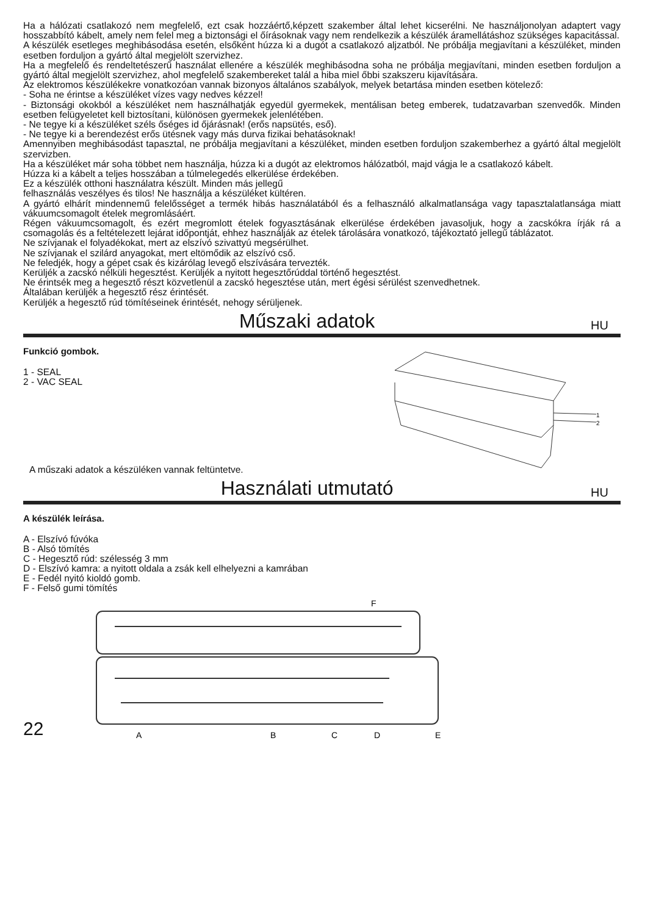Ha a hálózati csatlakozó nem megfelelő, ezt csak hozzáértő,képzett szakember által lehet kicserélni. Ne használjonolyan adaptert vagy hosszabbító kábelt, amely nem felel meg a biztonsági el őírásoknak vagy nem rendelkezik a készülék áramellátáshoz szükséges kapacitással.
A készülék esetleges meghibásodása esetén, elsőként húzza ki a dugót a csatlakozó aljzatból. Ne próbálja megjavítani a készüléket, minden esetben forduljon a gyártó által megjelölt szervizhez.
Ha a megfelelő és rendeltetészerű használat ellenére a készülék meghibásodna soha ne próbálja megjavítani, minden esetben forduljon a gyártó által megjelölt szervizhez, ahol megfelelő szakembereket talál a hiba miel őbbi szakszeru kijavítására.
Az elektromos készülékekre vonatkozóan vannak bizonyos általános szabályok, melyek betartása minden esetben kötelező:
- Soha ne érintse a készüléket vízes vagy nedves kézzel!
- Biztonsági okokból a készüléket nem használhatják egyedül gyermekek, mentálisan beteg emberek, tudatzavarban szenvedők. Minden esetben felügyeletet kell biztosítani, különösen gyermekek jelenlétében.
- Ne tegye ki a készüléket széls őséges id őjárásnak! (erős napsütés, eső).
- Ne tegye ki a berendezést erős ütésnek vagy más durva fizikai behatásoknak!
Amennyiben meghibásodást tapasztal, ne próbálja megjavítani a készüléket, minden esetben forduljon szakemberhez a gyártó által megjelölt szervizben.
Ha a készüléket már soha többet nem használja, húzza ki a dugót az elektromos hálózatból, majd vágja le a csatlakozó kábelt.
Húzza ki a kábelt a teljes hosszában a túlmelegedés elkerülése érdekében.
Ez a készülék otthoni használatra készült. Minden más jellegű
felhasználás veszélyes és tilos! Ne használja a készüléket kültéren.
A gyártó elhárít mindennemű felelősséget a termék hibás használatából és a felhasználó alkalmatlansága vagy tapasztalatlansága miatt vákuumcsomagolt ételek megromlásáért.
Régen vákuumcsomagolt, és ezért megromlott ételek fogyasztásának elkerülése érdekében javasoljuk, hogy a zacskókra írják rá a csomagolás és a feltételezett lejárat időpontját, ehhez használják az ételek tárolására vonatkozó, tájékoztató jellegű táblázatot.
Ne szívjanak el folyadékokat, mert az elszívó szivattyú megsérülhet.
Ne szívjanak el szilárd anyagokat, mert eltömődik az elszívó cső.
Ne feledjék, hogy a gépet csak és kizárólag levegő elszívására tervezték.
Kerüljék a zacskó nélküli hegesztést. Kerüljék a nyitott hegesztőrúddal történő hegesztést.
Ne érintsék meg a hegesztő részt közvetlenül a zacskó hegesztése után, mert égési sérülést szenvedhetnek.
Általában kerüljék a hegesztő rész érintését.
Kerüljék a hegesztő rúd tömítéseinek érintését, nehogy sérüljenek.
Műszaki adatok HU
Funkció gombok.
1 - SEAL
2 - VAC SEAL
A műszaki adatok a készüléken vannak feltüntetve.
1
2
Használati utmutató HU
A készülék leírása.
A - Elszívó fúvóka
B - Alsó tömítés
C - Hegesztő rúd: szélesség 3 mm
D - Elszívó kamra: a nyitott oldala a zsák kell elhelyezni a kamrában
E - Fedél nyitó kioldó gomb.
F - Felső gumi tömítés
22
F
A
B
C
D
E